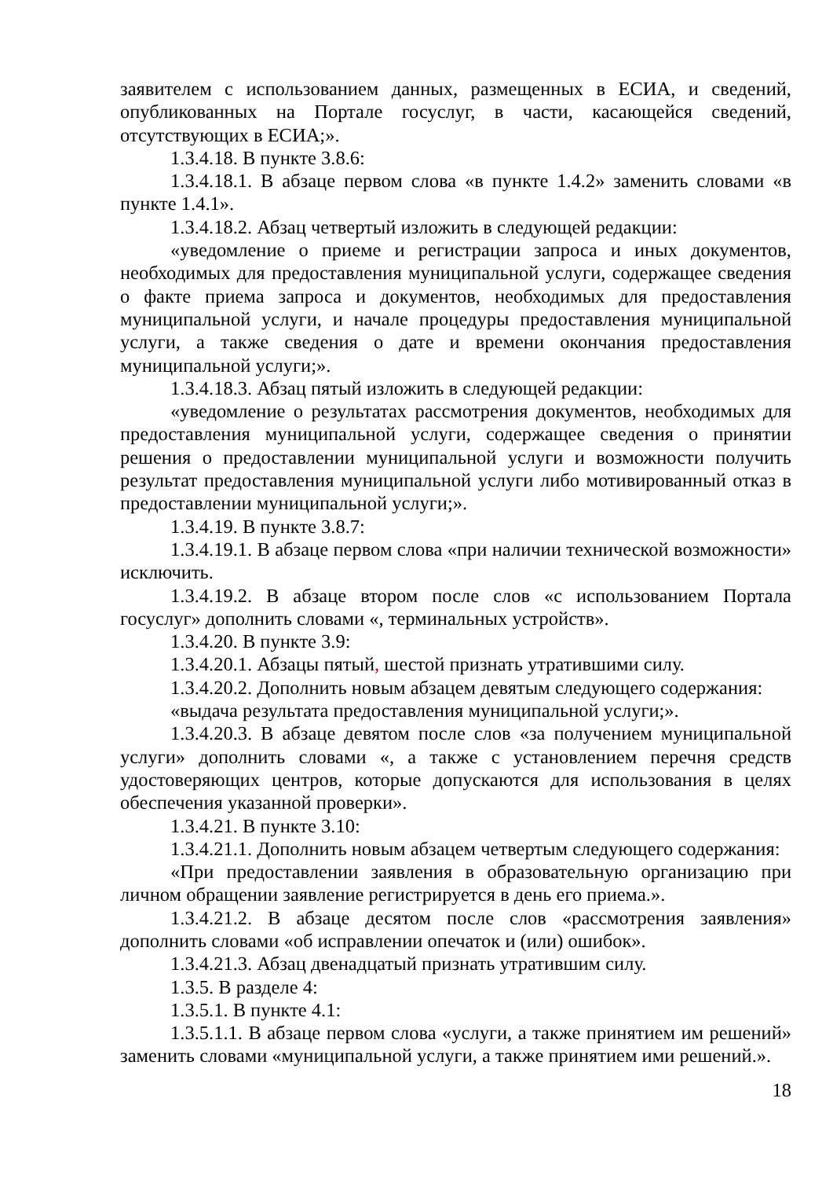заявителем с использованием данных, размещенных в ЕСИА, и сведений, опубликованных на Портале госуслуг, в части, касающейся сведений, отсутствующих в ЕСИА;».
1.3.4.18. В пункте 3.8.6:
1.3.4.18.1. В абзаце первом слова «в пункте 1.4.2» заменить словами «в пункте 1.4.1».
1.3.4.18.2. Абзац четвертый изложить в следующей редакции:
«уведомление о приеме и регистрации запроса и иных документов, необходимых для предоставления муниципальной услуги, содержащее сведения о факте приема запроса и документов, необходимых для предоставления муниципальной услуги, и начале процедуры предоставления муниципальной услуги, а также сведения о дате и времени окончания предоставления муниципальной услуги;».
1.3.4.18.3. Абзац пятый изложить в следующей редакции:
«уведомление о результатах рассмотрения документов, необходимых для предоставления муниципальной услуги, содержащее сведения о принятии решения о предоставлении муниципальной услуги и возможности получить результат предоставления муниципальной услуги либо мотивированный отказ в предоставлении муниципальной услуги;».
1.3.4.19. В пункте 3.8.7:
1.3.4.19.1. В абзаце первом слова «при наличии технической возможности» исключить.
1.3.4.19.2. В абзаце втором после слов «с использованием Портала госуслуг» дополнить словами «, терминальных устройств».
1.3.4.20. В пункте 3.9:
1.3.4.20.1. Абзацы пятый, шестой признать утратившими силу.
1.3.4.20.2. Дополнить новым абзацем девятым следующего содержания:
«выдача результата предоставления муниципальной услуги;».
1.3.4.20.3. В абзаце девятом после слов «за получением муниципальной услуги» дополнить словами «, а также с установлением перечня средств удостоверяющих центров, которые допускаются для использования в целях обеспечения указанной проверки».
1.3.4.21. В пункте 3.10:
1.3.4.21.1. Дополнить новым абзацем четвертым следующего содержания:
«При предоставлении заявления в образовательную организацию при личном обращении заявление регистрируется в день его приема.».
1.3.4.21.2. В абзаце десятом после слов «рассмотрения заявления» дополнить словами «об исправлении опечаток и (или) ошибок».
1.3.4.21.3. Абзац двенадцатый признать утратившим силу.
1.3.5. В разделе 4:
1.3.5.1. В пункте 4.1:
1.3.5.1.1. В абзаце первом слова «услуги, а также принятием им решений» заменить словами «муниципальной услуги, а также принятием ими решений.».
18